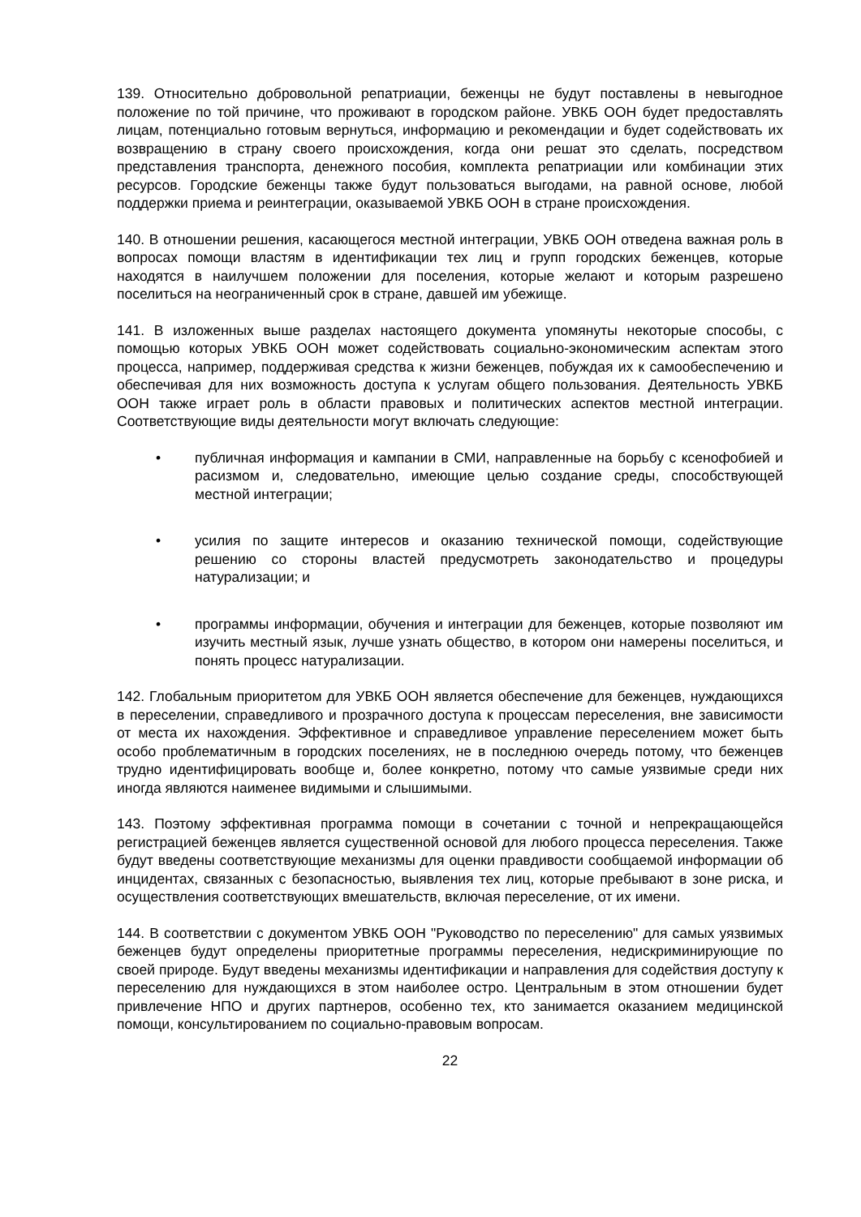139. Относительно добровольной репатриации, беженцы не будут поставлены в невыгодное положение по той причине, что проживают в городском районе. УВКБ ООН будет предоставлять лицам, потенциально готовым вернуться, информацию и рекомендации и будет содействовать их возвращению в страну своего происхождения, когда они решат это сделать, посредством представления транспорта, денежного пособия, комплекта репатриации или комбинации этих ресурсов. Городские беженцы также будут пользоваться выгодами, на равной основе, любой поддержки приема и реинтеграции, оказываемой УВКБ ООН в стране происхождения.
140. В отношении решения, касающегося местной интеграции, УВКБ ООН отведена важная роль в вопросах помощи властям в идентификации тех лиц и групп городских беженцев, которые находятся в наилучшем положении для поселения, которые желают и которым разрешено поселиться на неограниченный срок в стране, давшей им убежище.
141. В изложенных выше разделах настоящего документа упомянуты некоторые способы, с помощью которых УВКБ ООН может содействовать социально-экономическим аспектам этого процесса, например, поддерживая средства к жизни беженцев, побуждая их к самообеспечению и обеспечивая для них возможность доступа к услугам общего пользования. Деятельность УВКБ ООН также играет роль в области правовых и политических аспектов местной интеграции. Соответствующие виды деятельности могут включать следующие:
• публичная информация и кампании в СМИ, направленные на борьбу с ксенофобией и расизмом и, следовательно, имеющие целью создание среды, способствующей местной интеграции;
• усилия по защите интересов и оказанию технической помощи, содействующие решению со стороны властей предусмотреть законодательство и процедуры натурализации; и
• программы информации, обучения и интеграции для беженцев, которые позволяют им изучить местный язык, лучше узнать общество, в котором они намерены поселиться, и понять процесс натурализации.
142. Глобальным приоритетом для УВКБ ООН является обеспечение для беженцев, нуждающихся в переселении, справедливого и прозрачного доступа к процессам переселения, вне зависимости от места их нахождения. Эффективное и справедливое управление переселением может быть особо проблематичным в городских поселениях, не в последнюю очередь потому, что беженцев трудно идентифицировать вообще и, более конкретно, потому что самые уязвимые среди них иногда являются наименее видимыми и слышимыми.
143. Поэтому эффективная программа помощи в сочетании с точной и непрекращающейся регистрацией беженцев является существенной основой для любого процесса переселения. Также будут введены соответствующие механизмы для оценки правдивости сообщаемой информации об инцидентах, связанных с безопасностью, выявления тех лиц, которые пребывают в зоне риска, и осуществления соответствующих вмешательств, включая переселение, от их имени.
144. В соответствии с документом УВКБ ООН "Руководство по переселению" для самых уязвимых беженцев будут определены приоритетные программы переселения, недискриминирующие по своей природе. Будут введены механизмы идентификации и направления для содействия доступу к переселению для нуждающихся в этом наиболее остро. Центральным в этом отношении будет привлечение НПО и других партнеров, особенно тех, кто занимается оказанием медицинской помощи, консультированием по социально-правовым вопросам.
22